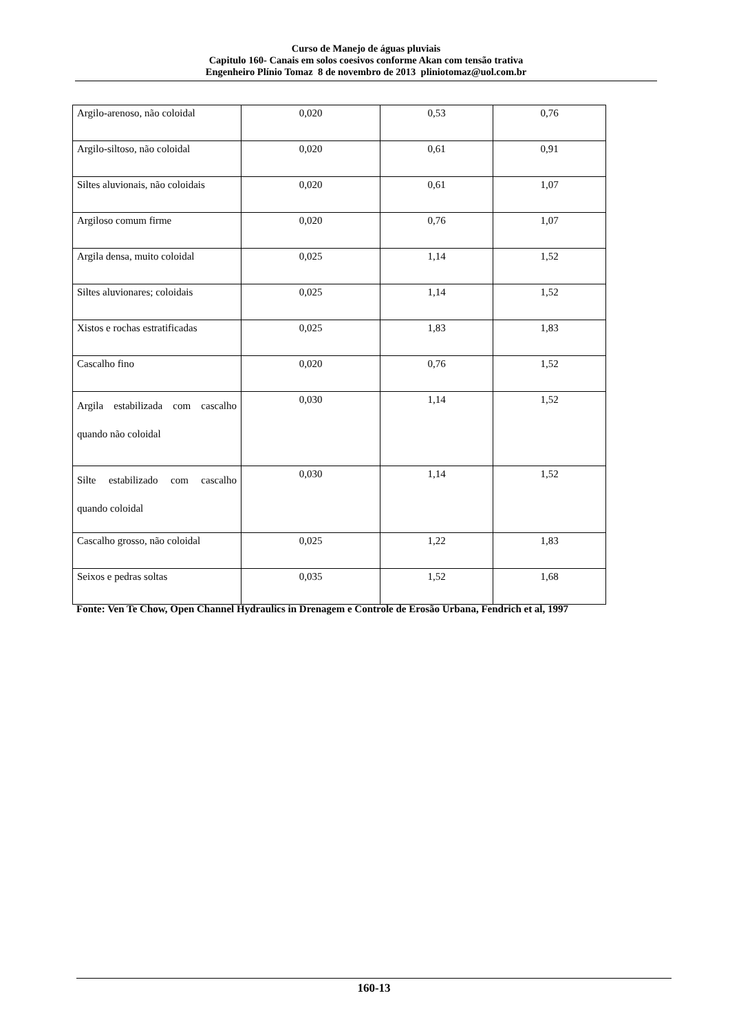Curso de Manejo de águas pluviais
Capitulo 160- Canais em solos coesivos conforme Akan com tensão trativa
Engenheiro Plínio Tomaz 8 de novembro de 2013 pliniotomaz@uol.com.br
| Argilo-arenoso, não coloidal | 0,020 | 0,53 | 0,76 |
| Argilo-siltoso, não coloidal | 0,020 | 0,61 | 0,91 |
| Siltes aluvionais, não coloidais | 0,020 | 0,61 | 1,07 |
| Argiloso comum firme | 0,020 | 0,76 | 1,07 |
| Argila densa, muito coloidal | 0,025 | 1,14 | 1,52 |
| Siltes aluvionares; coloidais | 0,025 | 1,14 | 1,52 |
| Xistos e rochas estratificadas | 0,025 | 1,83 | 1,83 |
| Cascalho fino | 0,020 | 0,76 | 1,52 |
| Argila estabilizada com cascalho quando não coloidal | 0,030 | 1,14 | 1,52 |
| Silte estabilizado com cascalho quando coloidal | 0,030 | 1,14 | 1,52 |
| Cascalho grosso, não coloidal | 0,025 | 1,22 | 1,83 |
| Seixos e pedras soltas | 0,035 | 1,52 | 1,68 |
Fonte: Ven Te Chow, Open Channel Hydraulics in Drenagem e Controle de Erosão Urbana, Fendrich et al, 1997
160-13